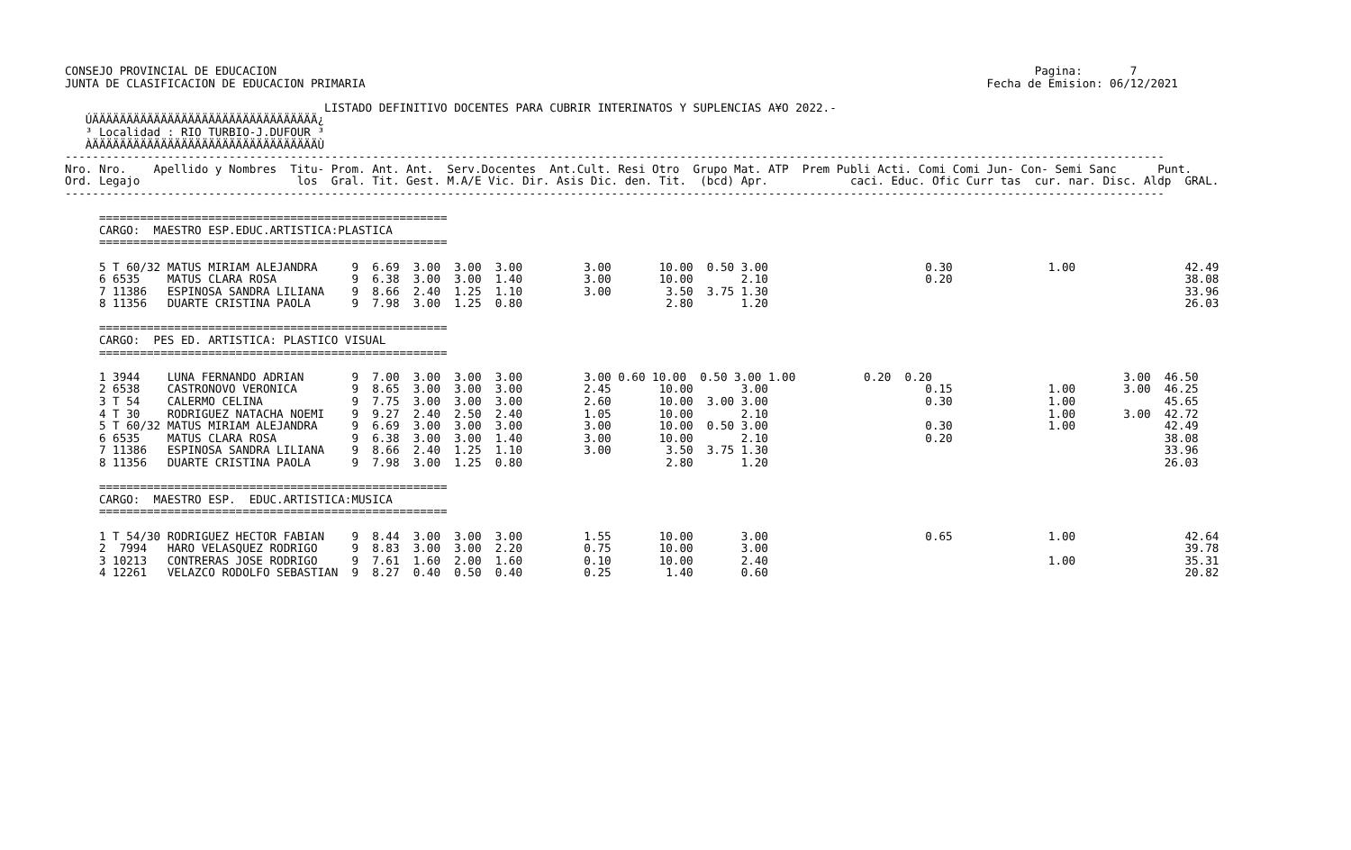CONSEJO PROVINCIAL DE EDUCACION                                                                                                               Pagina:       7
JUNTA DE CLASIFICACION DE EDUCACION PRIMARIA                                                                                           Fecha de Emision: 06/12/2021

                                      LISTADO DEFINITIVO DOCENTES PARA CUBRIR INTERINATOS Y SUPLENCIAS A¥O 2022.-
   ÚÄÄÄÄÄÄÄÄÄÄÄÄÄÄÄÄÄÄÄÄÄÄÄÄÄÄÄÄÄÄÄÄÄ¿
   ³ Localidad : RIO TURBIO-J.DUFOUR ³
   ÀÄÄÄÄÄÄÄÄÄÄÄÄÄÄÄÄÄÄÄÄÄÄÄÄÄÄÄÄÄÄÄÄÄÙ
-----------------------------------------------------------------------------------------------------------------------------------------------------------------
Nro. Nro.    Apellido y Nombres  Titu- Prom. Ant. Ant.  Serv.Docentes  Ant.Cult. Resi Otro  Grupo Mat. ATP  Prem Publi Acti. Comi Comi Jun- Con- Semi Sanc      Punt.
Ord. Legajo                       los  Gral. Tit. Gest. M.A/E Vic. Dir. Asis Dic. den. Tit.  (bcd) Apr.            caci. Educ. Ofic Curr tas  cur. nar. Disc. Aldp  GRAL.
-----------------------------------------------------------------------------------------------------------------------------------------------------------------

     ===================================================
     CARGO:  MAESTRO ESP.EDUC.ARTISTICA:PLASTICA
     ===================================================

     5 T 60/32 MATUS MIRIAM ALEJANDRA     9  6.69  3.00  3.00  3.00         3.00       10.00  0.50 3.00                       0.30              1.00                42.49
     6 6535    MATUS CLARA ROSA           9  6.38  3.00  3.00  1.40         3.00       10.00       2.10                       0.20                                  38.08
     7 11386   ESPINOSA SANDRA LILIANA    9  8.66  2.40  1.25  1.10         3.00        3.50  3.75 1.30                                                             33.96
     8 11356   DUARTE CRISTINA PAOLA      9  7.98  3.00  1.25  0.80                     2.80       1.20                                                             26.03

     ===================================================
     CARGO:  PES ED. ARTISTICA: PLASTICO VISUAL
     ===================================================

     1 3944    LUNA FERNANDO ADRIAN       9  7.00  3.00  3.00  3.00         3.00 0.60 10.00  0.50 3.00 1.00          0.20  0.20                            3.00  46.50
     2 6538    CASTRONOVO VERONICA        9  8.65  3.00  3.00  3.00         2.45       10.00       3.00                       0.15              1.00       3.00  46.25
     3 T 54    CALERMO CELINA             9  7.75  3.00  3.00  3.00         2.60       10.00  3.00 3.00                       0.30              1.00             45.65
     4 T 30    RODRIGUEZ NATACHA NOEMI    9  9.27  2.40  2.50  2.40         1.05       10.00       2.10                                         1.00       3.00  42.72
     5 T 60/32 MATUS MIRIAM ALEJANDRA     9  6.69  3.00  3.00  3.00         3.00       10.00  0.50 3.00                       0.30              1.00             42.49
     6 6535    MATUS CLARA ROSA           9  6.38  3.00  3.00  1.40         3.00       10.00       2.10                       0.20                               38.08
     7 11386   ESPINOSA SANDRA LILIANA    9  8.66  2.40  1.25  1.10         3.00        3.50  3.75 1.30                                                          33.96
     8 11356   DUARTE CRISTINA PAOLA      9  7.98  3.00  1.25  0.80                     2.80       1.20                                                          26.03

     ===================================================
     CARGO:  MAESTRO ESP.  EDUC.ARTISTICA:MUSICA
     ===================================================

     1 T 54/30 RODRIGUEZ HECTOR FABIAN    9  8.44  3.00  3.00  3.00         1.55       10.00       3.00                       0.65              1.00                42.64
     2  7994   HARO VELASQUEZ RODRIGO     9  8.83  3.00  3.00  2.20         0.75       10.00       3.00                                                             39.78
     3 10213   CONTRERAS JOSE RODRIGO     9  7.61  1.60  2.00  1.60         0.10       10.00       2.40                                         1.00                35.31
     4 12261   VELAZCO RODOLFO SEBASTIAN  9  8.27  0.40  0.50  0.40         0.25        1.40       0.60                                                             20.82